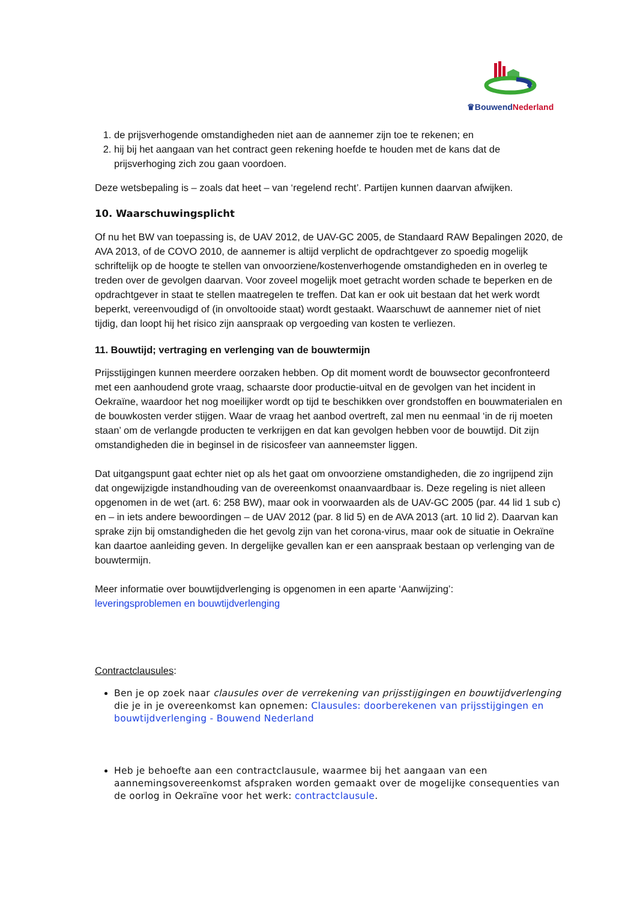♛Bouwend Nederland
1. de prijsverhogende omstandigheden niet aan de aannemer zijn toe te rekenen; en
2. hij bij het aangaan van het contract geen rekening hoefde te houden met de kans dat de prijsverhoging zich zou gaan voordoen.
Deze wetsbepaling is – zoals dat heet – van ‘regelend recht’. Partijen kunnen daarvan afwijken.
10. Waarschuwingsplicht
Of nu het BW van toepassing is, de UAV 2012, de UAV-GC 2005, de Standaard RAW Bepalingen 2020, de AVA 2013, of de COVO 2010, de aannemer is altijd verplicht de opdrachtgever zo spoedig mogelijk schriftelijk op de hoogte te stellen van onvoorziene/kostenverhogende omstandigheden en in overleg te treden over de gevolgen daarvan. Voor zoveel mogelijk moet getracht worden schade te beperken en de opdrachtgever in staat te stellen maatregelen te treffen. Dat kan er ook uit bestaan dat het werk wordt beperkt, vereenvoudigd of (in onvoltooide staat) wordt gestaakt. Waarschuwt de aannemer niet of niet tijdig, dan loopt hij het risico zijn aanspraak op vergoeding van kosten te verliezen.
11. Bouwtijd; vertraging en verlenging van de bouwtermijn
Prijsstijgingen kunnen meerdere oorzaken hebben. Op dit moment wordt de bouwsector geconfronteerd met een aanhoudend grote vraag, schaarste door productie-uitval en de gevolgen van het incident in Oekraïne, waardoor het nog moeilijker wordt op tijd te beschikken over grondstoffen en bouwmaterialen en de bouwkosten verder stijgen. Waar de vraag het aanbod overtreft, zal men nu eenmaal ‘in de rij moeten staan’ om de verlangde producten te verkrijgen en dat kan gevolgen hebben voor de bouwtijd. Dit zijn omstandigheden die in beginsel in de risicosfeer van aanneemster liggen.
Dat uitgangspunt gaat echter niet op als het gaat om onvoorziene omstandigheden, die zo ingrijpend zijn dat ongewijzigde instandhouding van de overeenkomst onaanvaardbaar is. Deze regeling is niet alleen opgenomen in de wet (art. 6: 258 BW), maar ook in voorwaarden als de UAV-GC 2005 (par. 44 lid 1 sub c) en – in iets andere bewoordingen – de UAV 2012 (par. 8 lid 5) en de AVA 2013 (art. 10 lid 2). Daarvan kan sprake zijn bij omstandigheden die het gevolg zijn van het corona-virus, maar ook de situatie in Oekraïne kan daartoe aanleiding geven. In dergelijke gevallen kan er een aanspraak bestaan op verlenging van de bouwtermijn.
Meer informatie over bouwtijdverlenging is opgenomen in een aparte ‘Aanwijzing’:
leveringsproblemen en bouwtijdverlenging
Contractclausules:
Ben je op zoek naar clausules over de verrekening van prijsstijgingen en bouwtijdverlenging die je in je overeenkomst kan opnemen: Clausules: doorberekenen van prijsstijgingen en bouwtijdverlenging - Bouwend Nederland
Heb je behoefte aan een contractclausule, waarmee bij het aangaan van een aannemingsovereenkomst afspraken worden gemaakt over de mogelijke consequenties van de oorlog in Oekraïne voor het werk: contractclausule.